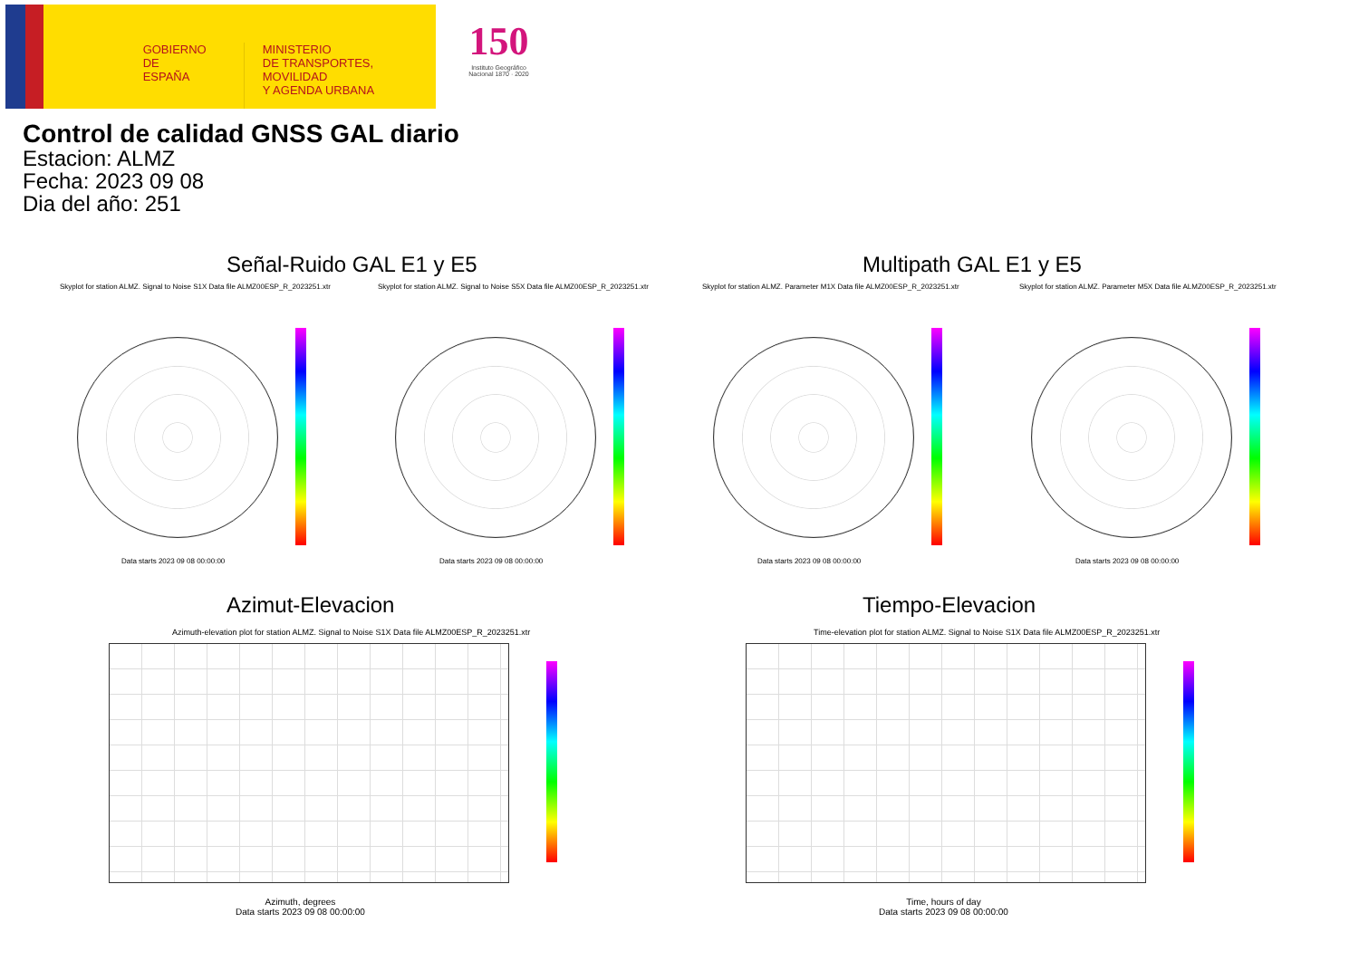GOBIERNO
DE ESPAÑA
MINISTERIO
DE TRANSPORTES, MOVILIDAD
Y AGENDA URBANA
150
Instituto Geográfico
Nacional 1870 · 2020
Control de calidad GNSS GAL diario
Estacion: ALMZ
Fecha: 2023 09 08
Dia del año: 251
Señal-Ruido GAL E1 y E5 Multipath GAL E1 y E5
Skyplot for station ALMZ. Signal to Noise S1X Data file ALMZ00ESP_R_2023251.xtr
Skyplot for station ALMZ. Signal to Noise S5X Data file ALMZ00ESP_R_2023251.xtr
Skyplot for station ALMZ. Parameter M1X Data file ALMZ00ESP_R_2023251.xtr
Skyplot for station ALMZ. Parameter M5X Data file ALMZ00ESP_R_2023251.xtr
Data starts 2023 09 08 00:00:00
Data starts 2023 09 08 00:00:00
Data starts 2023 09 08 00:00:00
Data starts 2023 09 08 00:00:00
Azimut-Elevacion Tiempo-Elevacion
Azimuth-elevation plot for station ALMZ. Signal to Noise S1X Data file ALMZ00ESP_R_2023251.xtr
Time-elevation plot for station ALMZ. Signal to Noise S1X Data file ALMZ00ESP_R_2023251.xtr
Azimuth, degrees
Data starts 2023 09 08 00:00:00
Time, hours of day
Data starts 2023 09 08 00:00:00